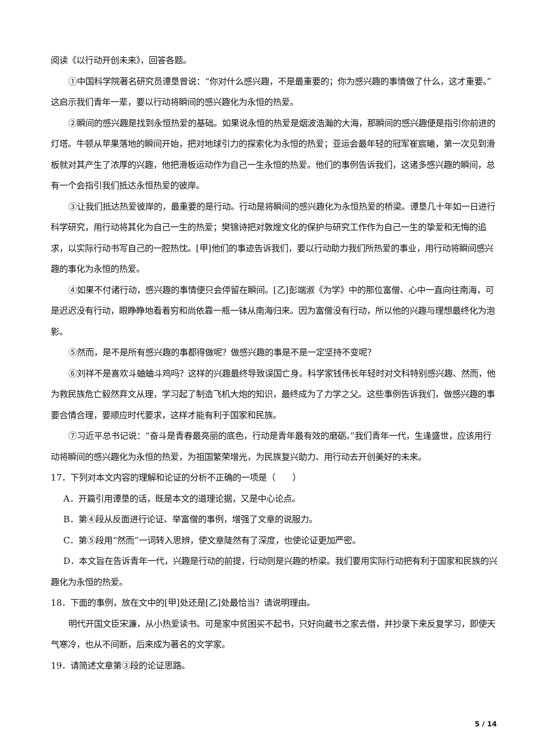阅读《以行动开创未来》，回答各题。
①中国科学院著名研究员谭垦曾说：“你对什么感兴趣，不是最重要的；你为感兴趣的事情做了什么，这才重要。”这启示我们青年一辈，要以行动将瞬间的感兴趣化为永恒的热爱。
②瞬间的感兴趣是找到永恒热爱的基础。如果说永恒的热爱是烟波浩瀚的大海，那瞬间的感兴趣便是指引你前进的灯塔。牛顿从苹果落地的瞬间开始，把对地球引力的探索化为永恒的热爱；亚运会最年轻的冠军崔宸曦，第一次见到滑板就对其产生了浓厚的兴趣，他把滑板运动作为自己一生永恒的热爱。他们的事例告诉我们，这诸多感兴趣的瞬间，总有一个会指引我们抵达永恒热爱的彼岸。
③让我们抵达热爱彼岸的，最重要的是行动。行动是将瞬间的感兴趣化为永恒热爱的桥梁。谭垦几十年如一日进行科学研究，用行动将其化为自己一生的热爱；樊锦诗把对敦煌文化的保护与研究工作作为自己一生的挚爱和无悔的追求，以实际行动书写自己的一腔热忱。[甲]他们的事迹告诉我们，要以行动助力我们所热爱的事业，用行动将瞬间感兴趣的事化为永恒的热爱。
④如果不付诸行动，感兴趣的事情便只会停留在瞬间。[乙]彭端淑《为学》中的那位富僧、心中一直向往南海，可是迟迟没有行动，眼睁睁地看着穷和尚依靠一瓶一钵从南海归来。因为富僧没有行动，所以他的兴趣与理想最终化为泡影。
⑤然而，是不是所有感兴趣的事都得做呢？做感兴趣的事是不是一定坚持不变呢？
⑥刘祥不是喜欢斗蛐蛐斗鸡吗？这样的兴趣最终导致误国亡身。科学家钱伟长年轻时对文科特别感兴趣、然而，他为救民族危亡毅然弃文从理，学习起了制造飞机大炮的知识，最终成为了力学之父。这些事例告诉我们，做感兴趣的事要合情合理，要顺应时代要求，这样才能有利于国家和民族。
⑦习近平总书记说：“奋斗是青春最亮丽的底色，行动是青年最有效的磨砺。”我们青年一代，生逢盛世，应该用行动将瞬间的感兴趣化为永恒的热爱，为祖国繁荣增光，为民族复兴助力、用行动去开创美好的未来。
17．下列对本文内容的理解和论证的分析不正确的一项是（　　）
A．开篇引用谭垦的话，既是本文的道理论据，又是中心论点。
B．第④段从反面进行论证、举富僧的事例，增强了文章的说服力。
C．第⑤段用“然而”一词转入思辨，使文章陡然有了深度，也使论证更加严密。
D．本文旨在告诉青年一代，兴趣是行动的前提，行动则是兴趣的桥梁。我们要用实际行动把有利于国家和民族的兴趣化为永恒的热爱。
18．下面的事例，放在文中的[甲]处还是[乙]处最恰当？请说明理由。
明代开国文臣宋濂，从小热爱读书。可是家中贫困买不起书，只好向藏书之家去借，并抄录下来反复学习，即使天气寒冷，也从不间断，后来成为著名的文学家。
19．请简述文章第③段的论证思路。
5 / 14